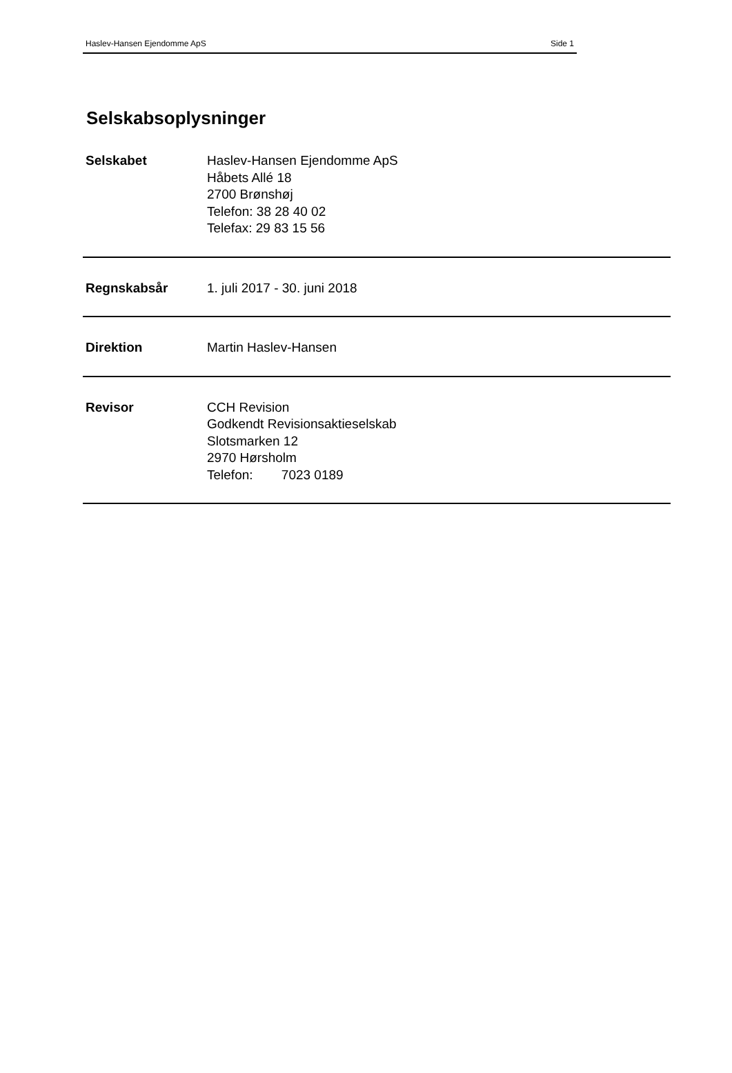Haslev-Hansen Ejendomme ApS Side 1
Selskabsoplysninger
Selskabet Haslev-Hansen Ejendomme ApS
Håbets Allé 18
2700 Brønshøj
Telefon: 38 28 40 02
Telefax: 29 83 15 56
Regnskabsår 1. juli 2017 - 30. juni 2018
Direktion Martin Haslev-Hansen
Revisor CCH Revision
Godkendt Revisionsaktieselskab
Slotsmarken 12
2970 Hørsholm
Telefon: 7023 0189